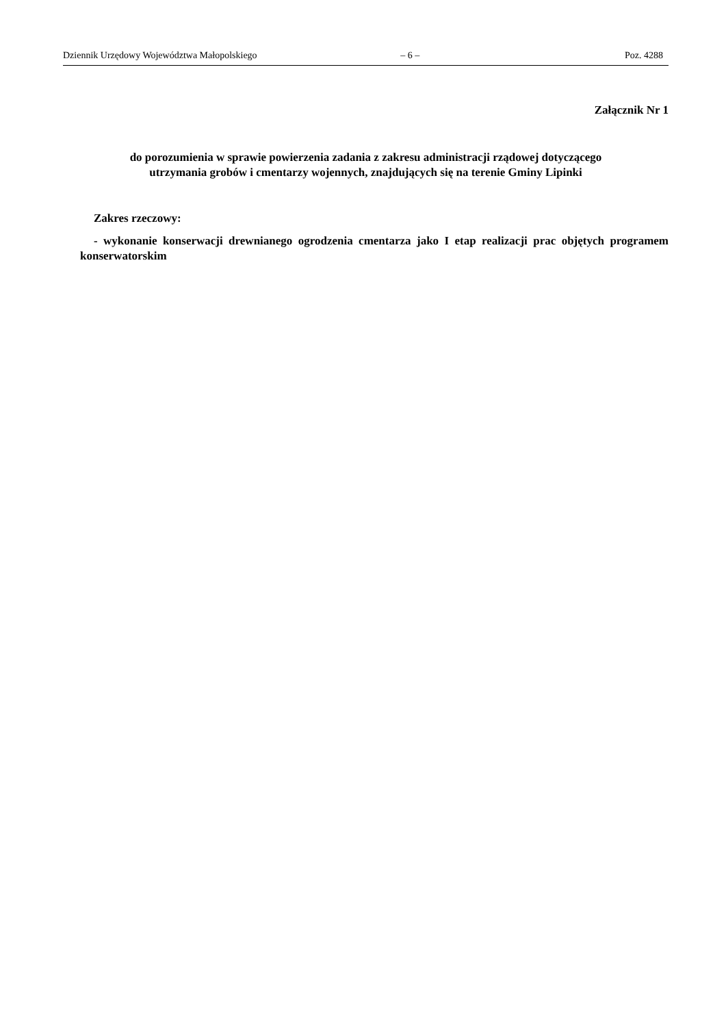Dziennik Urzędowy Województwa Małopolskiego – 6 – Poz. 4288
Załącznik Nr 1
do porozumienia w sprawie powierzenia zadania z zakresu administracji rządowej dotyczącego
utrzymania grobów i cmentarzy wojennych, znajdujących się na terenie Gminy Lipinki
Zakres rzeczowy:
- wykonanie konserwacji drewnianego ogrodzenia cmentarza jako I etap realizacji prac objętych programem konserwatorskim